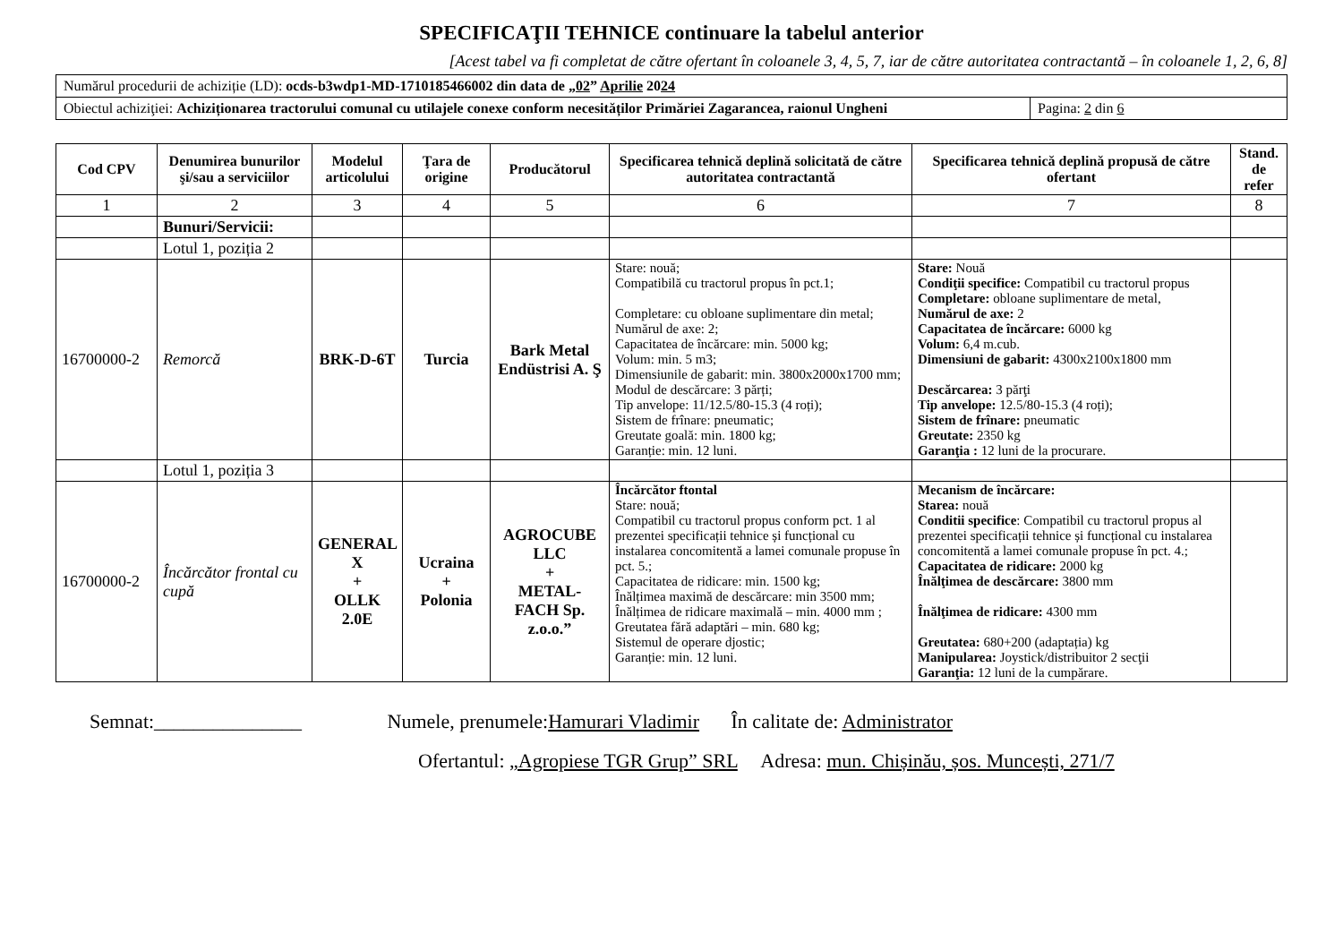SPECIFICAŢII TEHNICE continuare la tabelul anterior
[Acest tabel va fi completat de către ofertant în coloanele 3, 4, 5, 7, iar de către autoritatea contractantă – în coloanele 1, 2, 6, 8]
| Numărul procedurii de achiziție (LD): ocds-b3wdp1-MD-1710185466002 din data de „ 02 ” Aprilie 20 24 | |
| Obiectul achiziţiei: Achiziționarea tractorului comunal cu utilajele conexe conform necesităților Primăriei Zagarancea, raionul Ungheni | Pagina: 2 din 6 |
| Cod CPV | Denumirea bunurilor şi/sau a serviciilor | Modelul articolului | Ţara de origine | Producătorul | Specificarea tehnică deplină solicitată de către autoritatea contractantă | Specificarea tehnică deplină propusă de către ofertant | Stand. de refer |
| --- | --- | --- | --- | --- | --- | --- | --- |
| 1 | 2 | 3 | 4 | 5 | 6 | 7 | 8 |
| | Bunuri/Servicii: | | | | | | |
| | Lotul 1, poziția 2 | | | | | | |
| 16700000-2 | Remorcă | BRK-D-6T | Turcia | Bark Metal Endüstrisi A. Ş | Stare: nouă; Compatibilă cu tractorul propus în pct.1; Completare: cu obloane suplimentare din metal; Numărul de axe: 2; Capacitatea de încărcare: min. 5000 kg; Volum: min. 5 m3; Dimensiunile de gabarit: min. 3800x2000x1700 mm; Modul de descărcare: 3 părți; Tip anvelope: 11/12.5/80-15.3 (4 roți); Sistem de frînare: pneumatic; Greutate goală: min. 1800 kg; Garanție: min. 12 luni. | Stare: Nouă Condiţii specifice: Compatibil cu tractorul propus Completare: obloane suplimentare de metal, Numărul de axe: 2 Capacitatea de încărcare: 6000 kg Volum: 6,4 m.cub. Dimensiuni de gabarit: 4300x2100x1800 mm Descărcarea: 3 părţi Tip anvelope: 12.5/80-15.3 (4 roți); Sistem de frînare: pneumatic Greutate: 2350 kg Garanţia : 12 luni de la procurare. | |
| | Lotul 1, poziția 3 | | | | | | |
| 16700000-2 | Încărcător frontal cu cupă | GENERAL X + OLLK 2.0E | Ucraina + Polonia | AGROCUBE LLC + METAL-FACH Sp. z.o.o.” | Încărcător ftontal Stare: nouă; Compatibil cu tractorul propus conform pct. 1 al prezentei specificații tehnice și funcțional cu instalarea concomitentă a lamei comunale propuse în pct. 5.; Capacitatea de ridicare: min. 1500 kg; Înălțimea maximă de descărcare: min 3500 mm; Înălțimea de ridicare maximală – min. 4000 mm ; Greutatea fără adaptări – min. 680 kg; Sistemul de operare djostic; Garanție: min. 12 luni. | Mecanism de încărcare: Starea: nouă Conditii specifice : Compatibil cu tractorul propus al prezentei specificații tehnice și funcțional cu instalarea concomitentă a lamei comunale propuse în pct. 4.; Capacitatea de ridicare: 2000 kg Înălţimea de descărcare: 3800 mm Înălţimea de ridicare: 4300 mm Greutatea: 680+200 (adaptația) kg Manipularea: Joystick/distribuitor 2 secţii Garanţia: 12 luni de la cumpărare. | |
Semnat:_______________ Numele, prenumele:Hamurari Vladimir În calitate de: Administrator
Ofertantul: „Agropiese TGR Grup” SRL Adresa: mun. Chișinău, șos. Muncești, 271/7